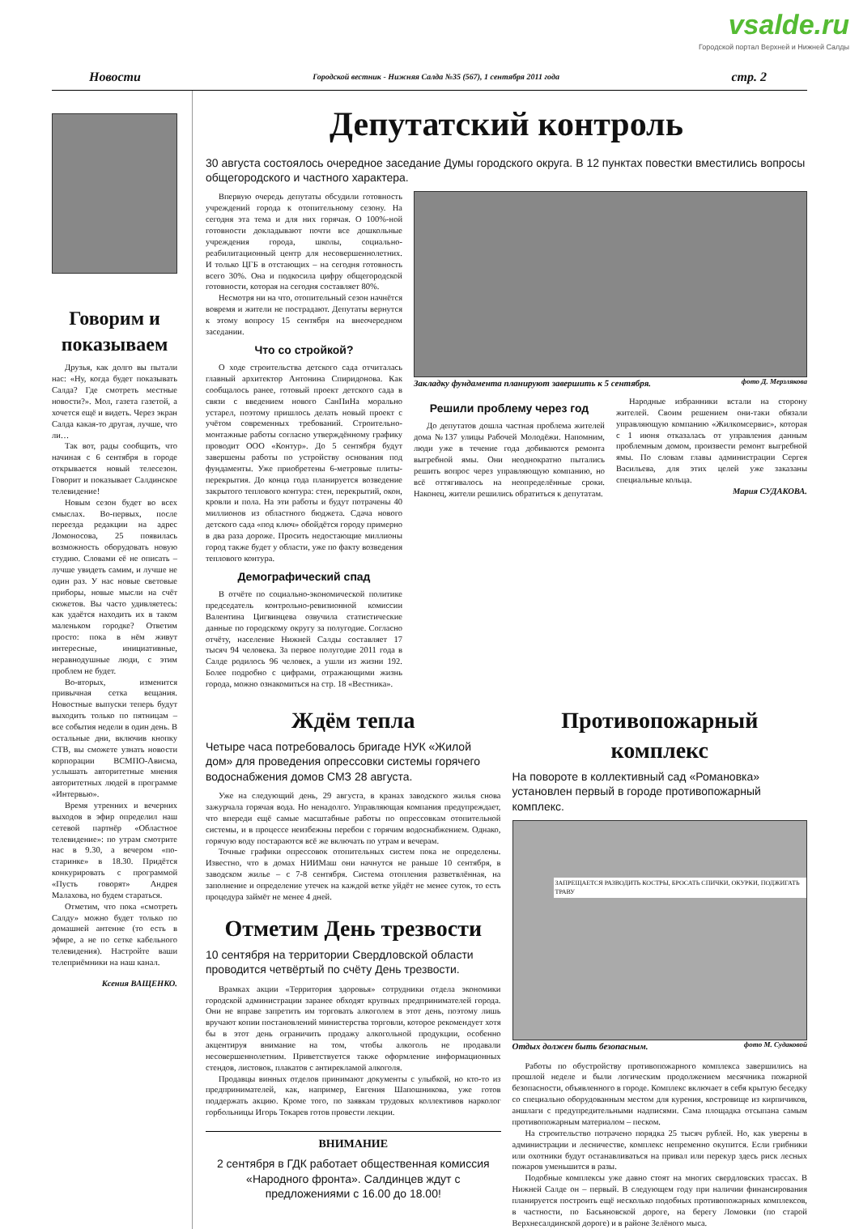vsalde.ru
Городской портал Верхней и Нижней Салды
Новости Городской вестник - Нижняя Салда №35 (567), 1 сентября 2011 года стр. 2
Говорим и показываем
Друзья, как долго вы пытали нас: «Ну, когда будет показывать Салда? Где смотреть местные новости?». Мол, газета газетой, а хочется ещё и видеть. Через экран Салда какая-то другая, лучше, что ли…
Так вот, рады сообщить, что начиная с 6 сентября в городе открывается новый телесезон. Говорит и показывает Салдинское телевидение!
Новым сезон будет во всех смыслах. Во-первых, после переезда редакции на адрес Ломоносова, 25 появилась возможность оборудовать новую студию. Словами её не описать – лучше увидеть самим, и лучше не один раз. У нас новые световые приборы, новые мысли на счёт сюжетов. Вы часто удивляетесь: как удаётся находить их в таком маленьком городке? Ответим просто: пока в нём живут интересные, инициативные, неравнодушные люди, с этим проблем не будет.
Во-вторых, изменится привычная сетка вещания. Новостные выпуски теперь будут выходить только по пятницам – все события недели в один день. В остальные дни, включив кнопку СТВ, вы сможете узнать новости корпорации ВСМПО-Ависма, услышать авторитетные мнения авторитетных людей в программе «Интервью».
Время утренних и вечерних выходов в эфир определил наш сетевой партнёр «Областное телевидение»: по утрам смотрите нас в 9.30, а вечером «по-старинке» в 18.30. Придётся конкурировать с программой «Пусть говорят» Андрея Малахова, но будем стараться.
Отметим, что пока «смотреть Салду» можно будет только по домашней антенне (то есть в эфире, а не по сетке кабельного телевидения). Настройте ваши телеприёмники на наш канал.
Ксения ВАЩЕНКО.
Депутатский контроль
30 августа состоялось очередное заседание Думы городского округа. В 12 пунктах повестки вместились вопросы общегородского и частного характера.
Впервую очередь депутаты обсудили готовность учреждений города к отопительному сезону. На сегодня эта тема и для них горячая. О 100%-ной готовности докладывают почти все дошкольные учреждения города, школы, социально-реабилитационный центр для несовершеннолетних. И только ЦГБ в отстающих – на сегодня готовность всего 30%. Она и подкосила цифру общегородской готовности, которая на сегодня составляет 80%.
Несмотря ни на что, отопительный сезон начнётся вовремя и жители не пострадают. Депутаты вернутся к этому вопросу 15 сентября на внеочередном заседании.
Что со стройкой?
О ходе строительства детского сада отчиталась главный архитектор Антонина Спиридонова. Как сообщалось ранее, готовый проект детского сада в связи с введением нового СанПиНа морально устарел, поэтому пришлось делать новый проект с учётом современных требований. Строительно-монтажные работы согласно утверждённому графику проводит ООО «Контур». До 5 сентября будут завершены работы по устройству основания под фундаменты. Уже приобретены 6-метровые плиты-перекрытия. До конца года планируется возведение закрытого теплового контура: стен, перекрытий, окон, кровли и пола. На эти работы и будут потрачены 40 миллионов из областного бюджета. Сдача нового детского сада «под ключ» обойдётся городу примерно в два раза дороже. Просить недостающие миллионы город также будет у области, уже по факту возведения теплового контура.
Демографический спад
В отчёте по социально-экономической политике председатель контрольно-ревизионной комиссии Валентина Цигвинцева озвучила статистические данные по городскому округу за полугодие. Согласно отчёту, население Нижней Салды составляет 17 тысяч 94 человека. За первое полугодие 2011 года в Салде родилось 96 человек, а ушли из жизни 192. Более подробно с цифрами, отражающими жизнь города, можно ознакомиться на стр. 18 «Вестника».
Закладку фундамента планируют завершить к 5 сентября. фото Д. Мерзлякова
Решили проблему через год
До депутатов дошла частная проблема жителей дома №137 улицы Рабочей Молодёжи. Напомним, люди уже в течение года добиваются ремонта выгребной ямы. Они неоднократно пытались решить вопрос через управляющую компанию, но всё оттягивалось на неопределённые сроки. Наконец, жители решились обратиться к депутатам.
Народные избранники встали на сторону жителей. Своим решением они-таки обязали управляющую компанию «Жилкомсервис», которая с 1 июня отказалась от управления данным проблемным домом, произвести ремонт выгребной ямы. По словам главы администрации Сергея Васильева, для этих целей уже заказаны специальные кольца.
Мария СУДАКОВА.
Ждём тепла
Четыре часа потребовалось бригаде НУК «Жилой дом» для проведения опрессовки системы горячего водоснабжения домов СМЗ 28 августа.
Уже на следующий день, 29 августа, в кранах заводского жилья снова зажурчала горячая вода. Но ненадолго. Управляющая компания предупреждает, что впереди ещё самые масштабные работы по опрессовкам отопительной системы, и в процессе неизбежны перебои с горячим водоснабжением. Однако, горячую воду постараются всё же включать по утрам и вечерам.
Точные графики опрессовок отопительных систем пока не определены. Известно, что в домах НИИМаш они начнутся не раньше 10 сентября, в заводском жилье – с 7-8 сентября. Система отопления разветвлённая, на заполнение и определение утечек на каждой ветке уйдёт не менее суток, то есть процедура займёт не менее 4 дней.
Отметим День трезвости
10 сентября на территории Свердловской области проводится четвёртый по счёту День трезвости.
Врамках акции «Территория здоровья» сотрудники отдела экономики городской администрации заранее обходят крупных предпринимателей города. Они не вправе запретить им торговать алкоголем в этот день, поэтому лишь вручают копии постановлений министерства торговли, которое рекомендует хотя бы в этот день ограничить продажу алкогольной продукции, особенно акцентируя внимание на том, чтобы алкоголь не продавали несовершеннолетним. Приветствуется также оформление информационных стендов, листовок, плакатов с антирекламой алкоголя.
Продавцы винных отделов принимают документы с улыбкой, но кто-то из предпринимателей, как, например, Евгения Шапошникова, уже готов поддержать акцию. Кроме того, по заявкам трудовых коллективов нарколог горбольницы Игорь Токарев готов провести лекции.
ВНИМАНИЕ
2 сентября в ГДК работает общественная комиссия «Народного фронта». Салдинцев ждут с предложениями с 16.00 до 18.00!
Противопожарный комплекс
На повороте в коллективный сад «Романовка» установлен первый в городе противопожарный комплекс.
ЗАПРЕЩАЕТСЯ РАЗВОДИТЬ КОСТРЫ, БРОСАТЬ СПИЧКИ, ОКУРКИ, ПОДЖИГАТЬ ТРАВУ
Отдых должен быть безопасным. фото М. Судаковой
Работы по обустройству противопожарного комплекса завершились на прошлой неделе и были логическим продолжением месячника пожарной безопасности, объявленного в городе. Комплекс включает в себя крытую беседку со специально оборудованным местом для курения, костровище из кирпичиков, аншлаги с предупредительными надписями. Сама площадка отсыпана самым противопожарным материалом – песком.
На строительство потрачено порядка 25 тысяч рублей. Но, как уверены в администрации и лесничестве, комплекс непременно окупится. Если грибники или охотники будут останавливаться на привал или перекур здесь риск лесных пожаров уменьшится в разы.
Подобные комплексы уже давно стоят на многих свердловских трассах. В Нижней Салде он – первый. В следующем году при наличии финансирования планируется построить ещё несколько подобных противопожарных комплексов, в частности, по Басьяновской дороге, на берегу Ломовки (по старой Верхнесалдинской дороге) и в районе Зелёного мыса.